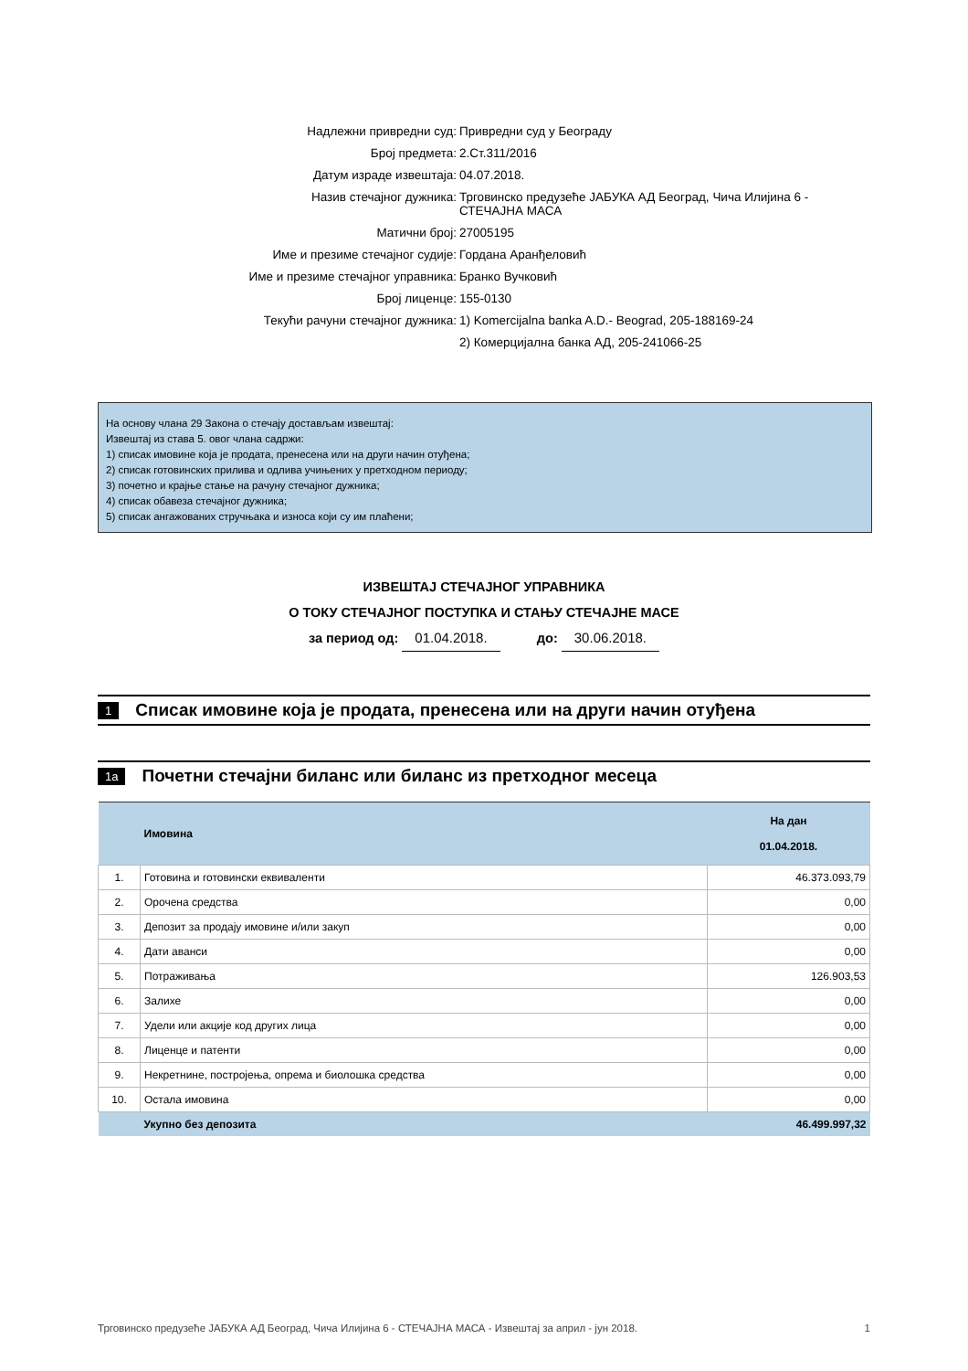Надлежни привредни суд: Привредни суд у Београду
Број предмета: 2.Ст.311/2016
Датум израде извештаја: 04.07.2018.
Назив стечајног дужника: Трговинско предузеће ЈАБУКА АД Београд, Чича Илијина 6 - СТЕЧАЈНА МАСА
Матични број: 27005195
Име и презиме стечајног судије: Гордана Аранђеловић
Име и презиме стечајног управника: Бранко Вучковић
Број лиценце: 155-0130
Текући рачуни стечајног дужника: 1) Komercijalna banka A.D.- Beograd, 205-188169-24
2) Комерцијална банка АД, 205-241066-25
На основу члана 29 Закона о стечају достављам извештај:
Извештај из става 5. овог члана садржи:
1) списак имовине која је продата, пренесена или на други начин отуђена;
2) списак готовинских прилива и одлива учињених у претходном периоду;
3) почетно и крајње стање на рачуну стечајног дужника;
4) списак обавеза стечајног дужника;
5) списак ангажованих стручњака и износа који су им плаћени;
ИЗВЕШТАЈ СТЕЧАЈНОГ УПРАВНИКА
О ТОКУ СТЕЧАЈНОГ ПОСТУПКА И СТАЊУ СТЕЧАЈНЕ МАСЕ
за период од: 01.04.2018. до: 30.06.2018.
1 Списак имовине која је продата, пренесена или на други начин отуђена
1a Почетни стечајни биланс или биланс из претходног месеца
| | Имовина | На дан 01.04.2018. |
| --- | --- | --- |
| 1. | Готовина и готовински еквиваленти | 46.373.093,79 |
| 2. | Орочена средства | 0,00 |
| 3. | Депозит за продају имовине и/или закуп | 0,00 |
| 4. | Дати аванси | 0,00 |
| 5. | Потраживања | 126.903,53 |
| 6. | Залихе | 0,00 |
| 7. | Удели или акције код других лица | 0,00 |
| 8. | Лиценце и патенти | 0,00 |
| 9. | Некретнине, постројења, опрема и биолошка средства | 0,00 |
| 10. | Остала имовина | 0,00 |
| | Укупно без депозита | 46.499.997,32 |
Трговинско предузеће ЈАБУКА АД Београд, Чича Илијина 6 - СТЕЧАЈНА МАСА - Извештај за април - јун 2018. 1